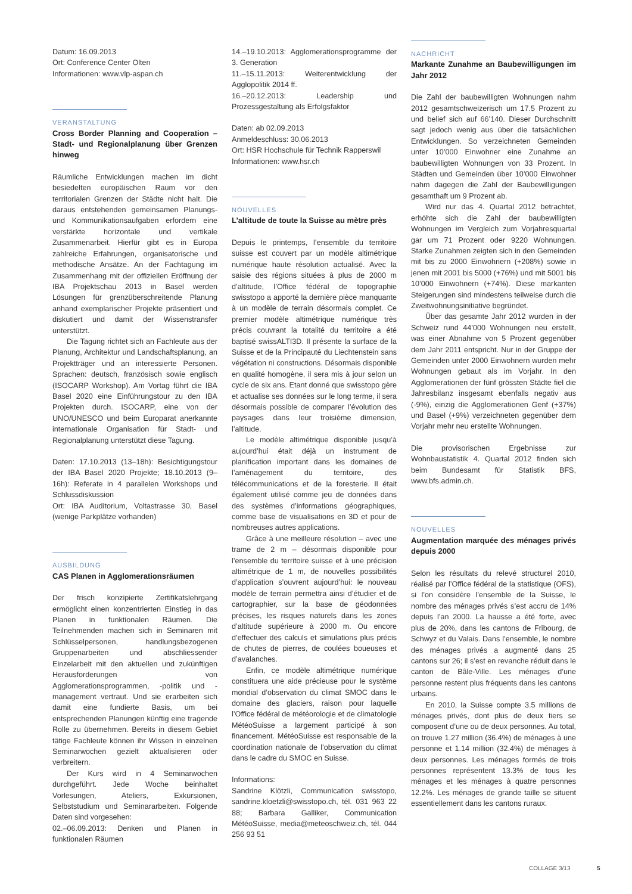Datum: 16.09.2013
Ort: Conference Center Olten
Informationen: www.vlp-aspan.ch
VERANSTALTUNG
Cross Border Planning and Cooperation – Stadt- und Regionalplanung über Grenzen hinweg
Räumliche Entwicklungen machen im dicht besiedelten europäischen Raum vor den territorialen Grenzen der Städte nicht halt. Die daraus entstehenden gemeinsamen Planungs- und Kommunikationsaufgaben erfordern eine verstärkte horizontale und vertikale Zusammenarbeit. Hierfür gibt es in Europa zahlreiche Erfahrungen, organisatorische und methodische Ansätze. An der Fachtagung im Zusammenhang mit der offiziellen Eröffnung der IBA Projektschau 2013 in Basel werden Lösungen für grenzüberschreitende Planung anhand exemplarischer Projekte präsentiert und diskutiert und damit der Wissenstransfer unterstützt.
Die Tagung richtet sich an Fachleute aus der Planung, Architektur und Landschaftsplanung, an Projektträger und an interessierte Personen. Sprachen: deutsch, französisch sowie englisch (ISOCARP Workshop). Am Vortag führt die IBA Basel 2020 eine Einführungstour zu den IBA Projekten durch. ISOCARP, eine von der UNO/UNESCO und beim Europarat anerkannte internationale Organisation für Stadt- und Regionalplanung unterstützt diese Tagung.
Daten: 17.10.2013 (13–18h): Besichtigungstour der IBA Basel 2020 Projekte; 18.10.2013 (9–16h): Referate in 4 parallelen Workshops und Schlussdiskussion
Ort: IBA Auditorium, Voltastrasse 30, Basel (wenige Parkplätze vorhanden)
AUSBILDUNG
CAS Planen in Agglomerationsräumen
Der frisch konzipierte Zertifikatslehrgang ermöglicht einen konzentrierten Einstieg in das Planen in funktionalen Räumen. Die Teilnehmenden machen sich in Seminaren mit Schlüsselpersonen, handlungsbezogenen Gruppenarbeiten und abschliessender Einzelarbeit mit den aktuellen und zukünftigen Herausforderungen von Agglomerationsprogrammen, -politik und -management vertraut. Und sie erarbeiten sich damit eine fundierte Basis, um bei entsprechenden Planungen künftig eine tragende Rolle zu übernehmen. Bereits in diesem Gebiet tätige Fachleute können ihr Wissen in einzelnen Seminarwochen gezielt aktualisieren oder verbreitern.
Der Kurs wird in 4 Seminarwochen durchgeführt. Jede Woche beinhaltet Vorlesungen, Ateliers, Exkursionen, Selbststudium und Seminararbeiten. Folgende Daten sind vorgesehen:
02.–06.09.2013: Denken und Planen in funktionalen Räumen
14.–19.10.2013: Agglomerationsprogramme der 3. Generation
11.–15.11.2013: Weiterentwicklung der Agglopolitik 2014 ff.
16.–20.12.2013: Leadership und Prozessgestaltung als Erfolgsfaktor
Daten: ab 02.09.2013
Anmeldeschluss: 30.06.2013
Ort: HSR Hochschule für Technik Rapperswil
Informationen: www.hsr.ch
NOUVELLES
L’altitude de toute la Suisse au mètre près
Depuis le printemps, l’ensemble du territoire suisse est couvert par un modèle altimétrique numérique haute résolution actualisé. Avec la saisie des régions situées à plus de 2000 m d’altitude, l’Office fédéral de topographie swisstopo a apporté la dernière pièce manquante à un modèle de terrain désormais complet. Ce premier modèle altimétrique numérique très précis couvrant la totalité du territoire a été baptisé swissALTI3D. Il présente la surface de la Suisse et de la Principauté du Liechtenstein sans végétation ni constructions. Désormais disponible en qualité homogène, il sera mis à jour selon un cycle de six ans. Etant donné que swisstopo gère et actualise ses données sur le long terme, il sera désormais possible de comparer l’évolution des paysages dans leur troisième dimension, l’altitude.
Le modèle altimétrique disponible jusqu’à aujourd’hui était déjà un instrument de planification important dans les domaines de l’aménagement du territoire, des télécommunications et de la foresterie. Il était également utilisé comme jeu de données dans des systèmes d’informations géographiques, comme base de visualisations en 3D et pour de nombreuses autres applications.
Grâce à une meilleure résolution – avec une trame de 2 m – désormais disponible pour l’ensemble du territoire suisse et à une précision altimétrique de 1 m, de nouvelles possibilités d’application s’ouvrent aujourd’hui: le nouveau modèle de terrain permettra ainsi d’étudier et de cartographier, sur la base de géodonnées précises, les risques naturels dans les zones d’altitude supérieure à 2000 m. Ou encore d’effectuer des calculs et simulations plus précis de chutes de pierres, de coulées boueuses et d’avalanches.
Enfin, ce modèle altimétrique numérique constituera une aide précieuse pour le système mondial d’observation du climat SMOC dans le domaine des glaciers, raison pour laquelle l’Office fédéral de météorologie et de climatologie MétéoSuisse a largement participé à son financement. MétéoSuisse est responsable de la coordination nationale de l’observation du climat dans le cadre du SMOC en Suisse.
Informations:
Sandrine Klötzli, Communication swisstopo, sandrine.kloetzli@swisstopo.ch, tél. 031 963 22 88; Barbara Galliker, Communication MétéoSuisse, media@meteoschweiz.ch, tél. 044 256 93 51
NACHRICHT
Markante Zunahme an Baubewilligungen im Jahr 2012
Die Zahl der baubewilligten Wohnungen nahm 2012 gesamtschweizerisch um 17.5 Prozent zu und belief sich auf 66’140. Dieser Durchschnitt sagt jedoch wenig aus über die tatsächlichen Entwicklungen. So verzeichneten Gemeinden unter 10’000 Einwohner eine Zunahme an baubewilligten Wohnungen von 33 Prozent. In Städten und Gemeinden über 10’000 Einwohner nahm dagegen die Zahl der Baubewilligungen gesamthaft um 9 Prozent ab.
Wird nur das 4. Quartal 2012 betrachtet, erhöhte sich die Zahl der baubewilligten Wohnungen im Vergleich zum Vorjahresquartal gar um 71 Prozent oder 9220 Wohnungen. Starke Zunahmen zeigten sich in den Gemeinden mit bis zu 2000 Einwohnern (+208%) sowie in jenen mit 2001 bis 5000 (+76%) und mit 5001 bis 10’000 Einwohnern (+74%). Diese markanten Steigerungen sind mindestens teilweise durch die Zweitwohnungsinitiative begründet.
Über das gesamte Jahr 2012 wurden in der Schweiz rund 44’000 Wohnungen neu erstellt, was einer Abnahme von 5 Prozent gegenüber dem Jahr 2011 entspricht. Nur in der Gruppe der Gemeinden unter 2000 Einwohnern wurden mehr Wohnungen gebaut als im Vorjahr. In den Agglomerationen der fünf grössten Städte fiel die Jahresbilanz insgesamt ebenfalls negativ aus (-9%), einzig die Agglomerationen Genf (+37%) und Basel (+9%) verzeichneten gegenüber dem Vorjahr mehr neu erstellte Wohnungen.
Die provisorischen Ergebnisse zur Wohnbaustatistik 4. Quartal 2012 finden sich beim Bundesamt für Statistik BFS, www.bfs.admin.ch.
NOUVELLES
Augmentation marquée des ménages privés depuis 2000
Selon les résultats du relevé structurel 2010, réalisé par l’Office fédéral de la statistique (OFS), si l’on considère l’ensemble de la Suisse, le nombre des ménages privés s’est accru de 14% depuis l’an 2000. La hausse a été forte, avec plus de 20%, dans les cantons de Fribourg, de Schwyz et du Valais. Dans l’ensemble, le nombre des ménages privés a augmenté dans 25 cantons sur 26; il s’est en revanche réduit dans le canton de Bâle-Ville. Les ménages d’une personne restent plus fréquents dans les cantons urbains.
En 2010, la Suisse compte 3.5 millions de ménages privés, dont plus de deux tiers se composent d’une ou de deux personnes. Au total, on trouve 1.27 million (36.4%) de ménages à une personne et 1.14 million (32.4%) de ménages à deux personnes. Les ménages formés de trois personnes représentent 13.3% de tous les ménages et les ménages à quatre personnes 12.2%. Les ménages de grande taille se situent essentiellement dans les cantons ruraux.
COLLAGE 3/13 5